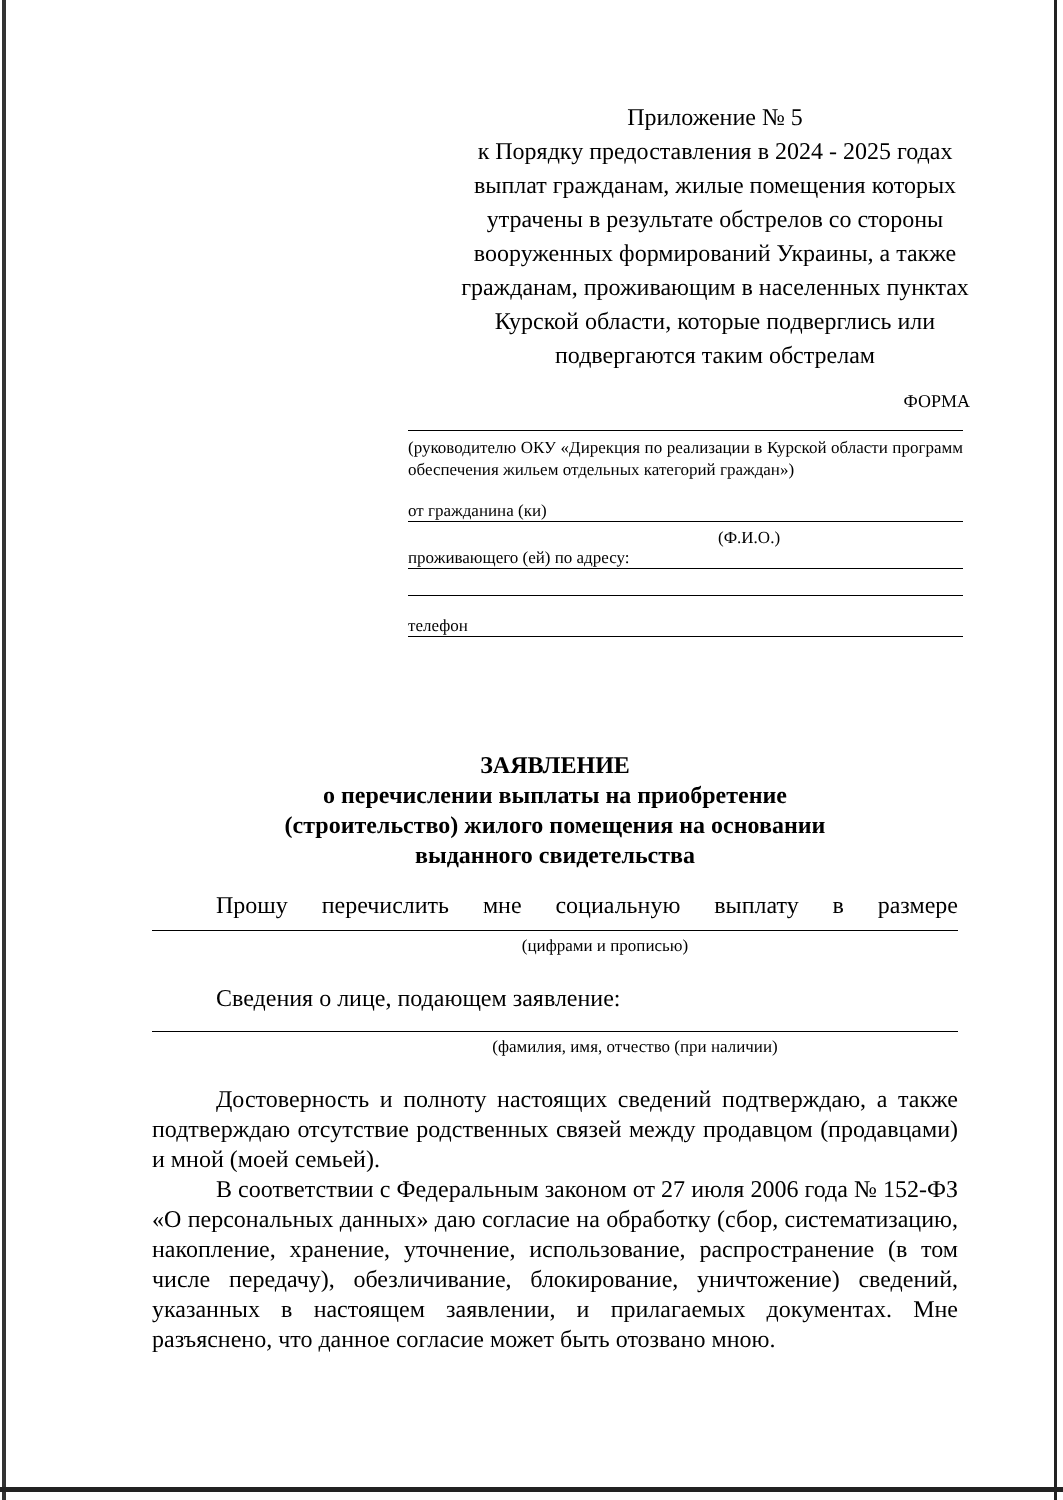Приложение № 5
к Порядку предоставления в 2024 - 2025 годах выплат гражданам, жилые помещения которых утрачены в результате обстрелов со стороны вооруженных формирований Украины, а также гражданам, проживающим в населенных пунктах Курской области, которые подверглись или подвергаются таким обстрелам
ФОРМА
(руководителю ОКУ «Дирекция по реализации в Курской области программ обеспечения жильем отдельных категорий граждан»)
от гражданина (ки)
(Ф.И.О.)
проживающего (ей) по адресу:
телефон
ЗАЯВЛЕНИЕ
о перечислении выплаты на приобретение
(строительство) жилого помещения на основании
выданного свидетельства
Прошу перечислить мне социальную выплату в размере
(цифрами и прописью)
Сведения о лице, подающем заявление:
(фамилия, имя, отчество (при наличии)
Достоверность и полноту настоящих сведений подтверждаю, а также подтверждаю отсутствие родственных связей между продавцом (продавцами) и мной (моей семьей).
В соответствии с Федеральным законом от 27 июля 2006 года № 152-ФЗ «О персональных данных» даю согласие на обработку (сбор, систематизацию, накопление, хранение, уточнение, использование, распространение (в том числе передачу), обезличивание, блокирование, уничтожение) сведений, указанных в настоящем заявлении, и прилагаемых документах. Мне разъяснено, что данное согласие может быть отозвано мною.